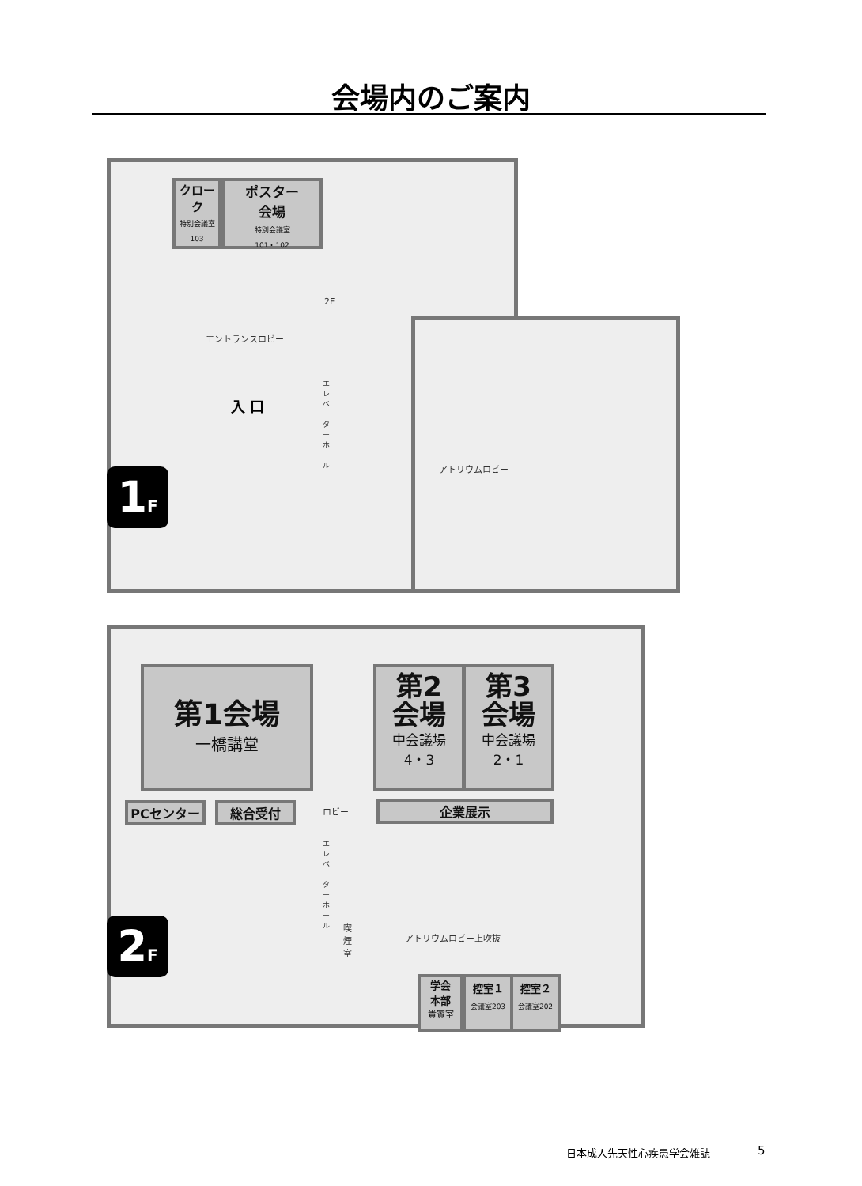会場内のご案内
クローク
特別会議室
103
ポスター
会場
特別会議室
101・102
エントランスロビー
2F
入 口
エレベーターホール
アトリウムロビー
1F
第1会場
一橋講堂
第2
会場
中会議場
4・3
第3
会場
中会議場
2・1
PCセンター 総合受付 ロビー 企業展示
エレベーターホール
喫煙室
アトリウムロビー上吹抜
学会
本部
貴賓室
控室１
会議室203
控室２
会議室202
2F
日本成人先天性心疾患学会雑誌 5